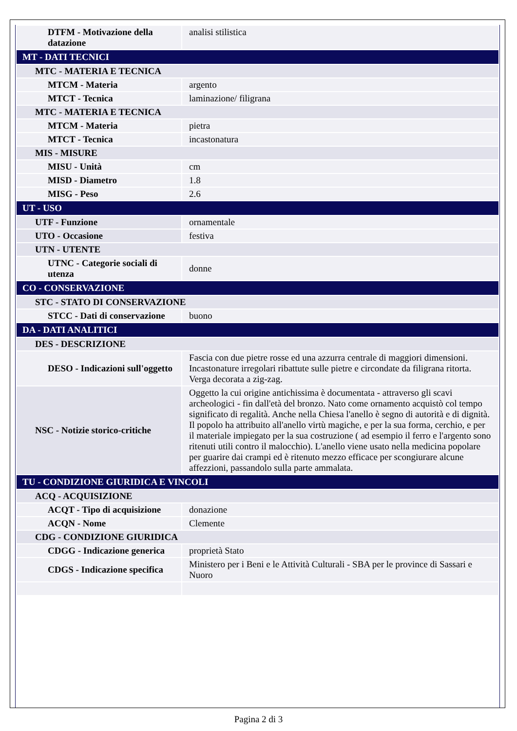| DTFM - Motivazione della datazione | analisi stilistica |
| MT - DATI TECNICI | |
| MTC - MATERIA E TECNICA | |
| MTCM - Materia | argento |
| MTCT - Tecnica | laminazione/ filigrana |
| MTC - MATERIA E TECNICA | |
| MTCM - Materia | pietra |
| MTCT - Tecnica | incastonatura |
| MIS - MISURE | |
| MISU - Unità | cm |
| MISD - Diametro | 1.8 |
| MISG - Peso | 2.6 |
| UT - USO | |
| UTF - Funzione | ornamentale |
| UTO - Occasione | festiva |
| UTN - UTENTE | |
| UTNC - Categorie sociali di utenza | donne |
| CO - CONSERVAZIONE | |
| STC - STATO DI CONSERVAZIONE | |
| STCC - Dati di conservazione | buono |
| DA - DATI ANALITICI | |
| DES - DESCRIZIONE | |
| DESO - Indicazioni sull'oggetto | Fascia con due pietre rosse ed una azzurra centrale di maggiori dimensioni. Incastonature irregolari ribattute sulle pietre e circondate da filigrana ritorta. Verga decorata a zig-zag. |
| NSC - Notizie storico-critiche | Oggetto la cui origine antichissima è documentata - attraverso gli scavi archeologici - fin dall'età del bronzo. Nato come ornamento acquistò col tempo significato di regalità. Anche nella Chiesa l'anello è segno di autorità e di dignità. Il popolo ha attribuito all'anello virtù magiche, e per la sua forma, cerchio, e per il materiale impiegato per la sua costruzione ( ad esempio il ferro e l'argento sono ritenuti utili contro il malocchio). L'anello viene usato nella medicina popolare per guarire dai crampi ed è ritenuto mezzo efficace per scongiurare alcune affezzioni, passandolo sulla parte ammalata. |
| TU - CONDIZIONE GIURIDICA E VINCOLI | |
| ACQ - ACQUISIZIONE | |
| ACQT - Tipo di acquisizione | donazione |
| ACQN - Nome | Clemente |
| CDG - CONDIZIONE GIURIDICA | |
| CDGG - Indicazione generica | proprietà Stato |
| CDGS - Indicazione specifica | Ministero per i Beni e le Attività Culturali - SBA per le province di Sassari e Nuoro |
Pagina 2 di 3